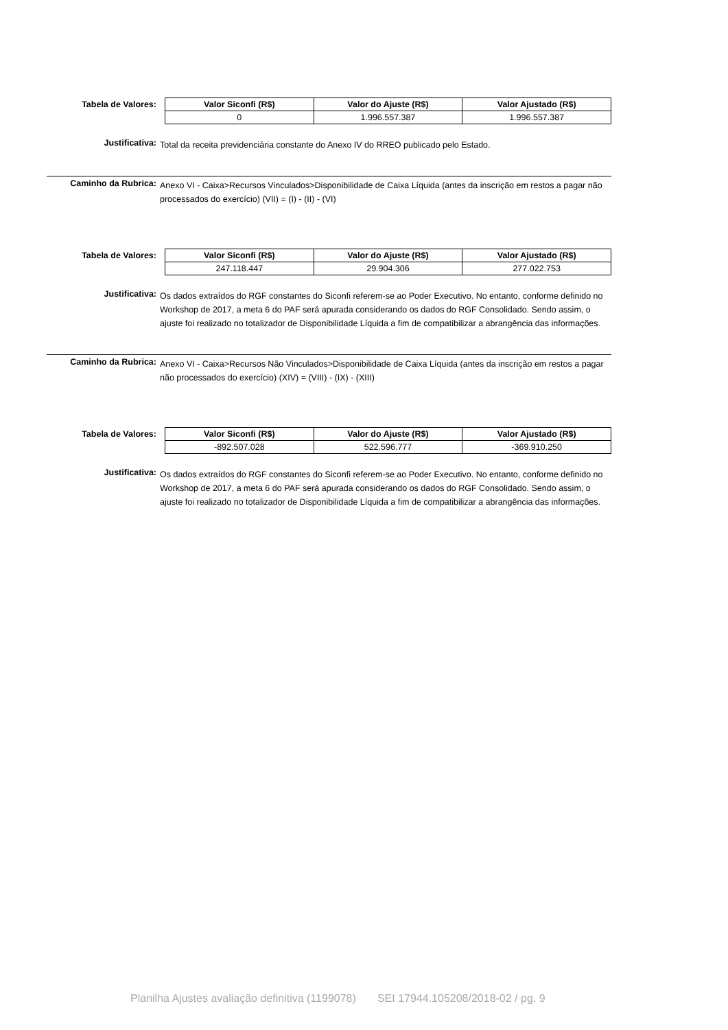Tabela de Valores:
| Valor Siconfi (R$) | Valor do Ajuste (R$) | Valor Ajustado (R$) |
| --- | --- | --- |
| 0 | 1.996.557.387 | 1.996.557.387 |
Justificativa:
Total da receita previdenciária constante do Anexo IV do RREO publicado pelo Estado.
Caminho da Rubrica:
Anexo VI - Caixa>Recursos Vinculados>Disponibilidade de Caixa Líquida (antes da inscrição em restos a pagar não processados do exercício) (VII) = (I) - (II) - (VI)
Tabela de Valores:
| Valor Siconfi (R$) | Valor do Ajuste (R$) | Valor Ajustado (R$) |
| --- | --- | --- |
| 247.118.447 | 29.904.306 | 277.022.753 |
Justificativa:
Os dados extraídos do RGF constantes do Siconfi referem-se ao Poder Executivo. No entanto, conforme definido no Workshop de 2017, a meta 6 do PAF será apurada considerando os dados do RGF Consolidado. Sendo assim, o ajuste foi realizado no totalizador de Disponibilidade Líquida a fim de compatibilizar a abrangência das informações.
Caminho da Rubrica:
Anexo VI - Caixa>Recursos Não Vinculados>Disponibilidade de Caixa Líquida (antes da inscrição em restos a pagar não processados do exercício) (XIV) = (VIII) - (IX) - (XIII)
Tabela de Valores:
| Valor Siconfi (R$) | Valor do Ajuste (R$) | Valor Ajustado (R$) |
| --- | --- | --- |
| -892.507.028 | 522.596.777 | -369.910.250 |
Justificativa:
Os dados extraídos do RGF constantes do Siconfi referem-se ao Poder Executivo. No entanto, conforme definido no Workshop de 2017, a meta 6 do PAF será apurada considerando os dados do RGF Consolidado. Sendo assim, o ajuste foi realizado no totalizador de Disponibilidade Líquida a fim de compatibilizar a abrangência das informações.
Planilha Ajustes avaliação definitiva (1199078) SEI 17944.105208/2018-02 / pg. 9